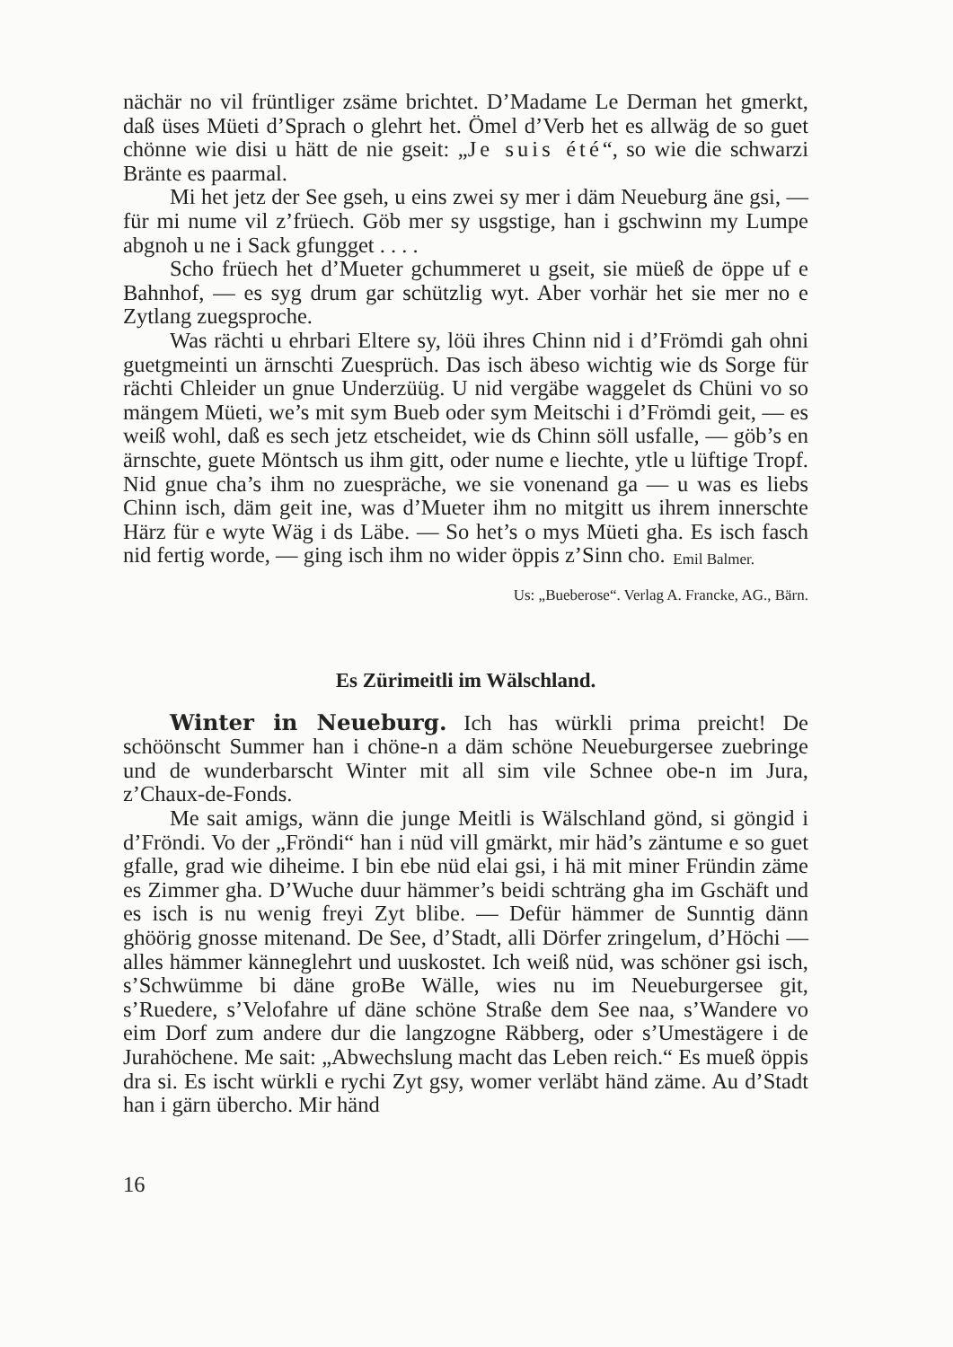nächär no vil früntliger zsäme brichtet. D’Madame Le Derman het gmerkt, daß üses Müeti d’Sprach o glehrt het. Ömel d’Verb het es allwäg de so guet chönne wie disi u hätt de nie gseit: „Je suis été“, so wie die schwarzi Bränte es paarmal.
Mi het jetz der See gseh, u eins zwei sy mer i däm Neueburg äne gsi, — für mi nume vil z’früech. Göb mer sy usgstige, han i gschwinn my Lumpe abgnoh u ne i Sack gfungget . . . .
Scho früech het d’Mueter gchummeret u gseit, sie müeß de öppe uf e Bahnhof, — es syg drum gar schützlig wyt. Aber vorhär het sie mer no e Zytlang zuegsproche.
Was rächti u ehrbari Eltere sy, löü ihres Chinn nid i d’Frömdi gah ohni guetgmeinti un ärnschti Zuesprüch. Das isch äbeso wichtig wie ds Sorge für rächti Chleider un gnue Underzüüg. U nid vergäbe waggelet ds Chüni vo so mängem Müeti, we’s mit sym Bueb oder sym Meitschi i d’Frömdi geit, — es weiß wohl, daß es sech jetz etscheidet, wie ds Chinn söll usfalle, — göb’s en ärnschte, guete Möntsch us ihm gitt, oder nume e liechte, ytle u lüftige Tropf. Nid gnue cha’s ihm no zuespräche, we sie vonenand ga — u was es liebs Chinn isch, däm geit ine, was d’Mueter ihm no mitgitt us ihrem innerschte Härz für e wyte Wäg i ds Läbe. — So het’s o mys Müeti gha. Es isch fasch nid fertig worde, — ging isch ihm no wider öppis z’Sinn cho.
Emil Balmer.
Us: „Bueberose“. Verlag A. Francke, AG., Bärn.
Es Zürimeitli im Wälschland.
Winter in Neueburg. Ich has würkli prima preicht! De schöönscht Summer han i chöne-n a däm schöne Neueburgersee zuebringe und de wunderbarscht Winter mit all sim vile Schnee obe-n im Jura, z’Chaux-de-Fonds.
Me sait amigs, wänn die junge Meitli is Wälschland gönd, si göngid i d’Fröndi. Vo der „Fröndi“ han i nüd vill gmärkt, mir häd’s zäntume e so guet gfalle, grad wie diheime. I bin ebe nüd elai gsi, i hä mit miner Fründin zäme es Zimmer gha. D’Wuche duur hämmer’s beidi schträng gha im Gschäft und es isch is nu wenig freyi Zyt blibe. — Defür hämmer de Sunntig dänn ghöörig gnosse mitenand. De See, d’Stadt, alli Dörfer zringelum, d’Höchi — alles hämmer känneglehrt und uuskostet. Ich weiß nüd, was schöner gsi isch, s’Schwümme bi däne groBe Wälle, wies nu im Neueburgersee git, s’Ruedere, s’Velofahre uf däne schöne Straße dem See naa, s’Wandere vo eim Dorf zum andere dur die langzogne Räbberg, oder s’Umestägere i de Jurahöchene. Me sait: „Abwechslung macht das Leben reich.“ Es mueß öppis dra si. Es ischt würkli e rychi Zyt gsy, womer verläbt händ zäme. Au d’Stadt han i gärn übercho. Mir händ
16